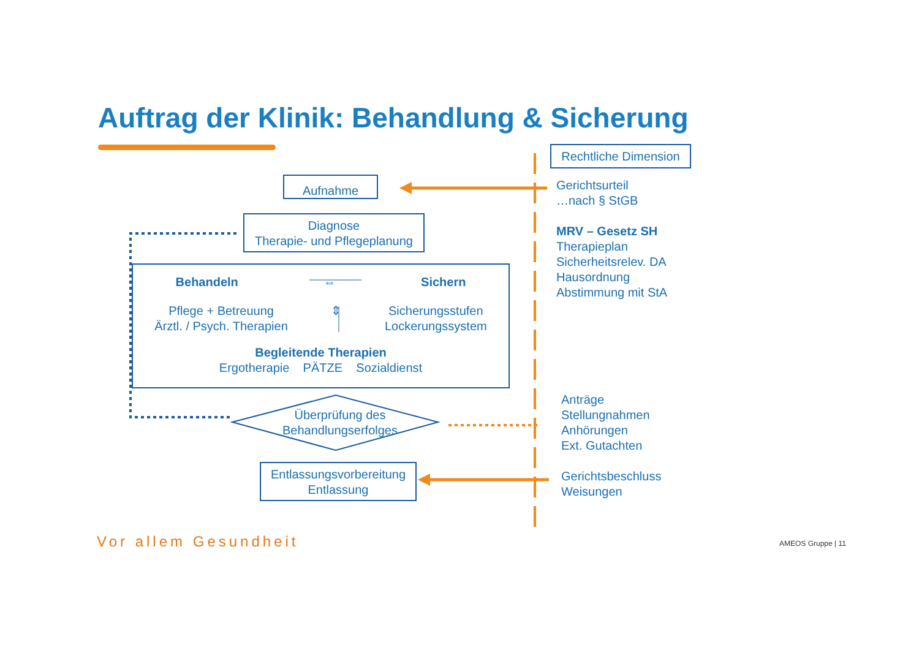Auftrag der Klinik: Behandlung & Sicherung
Rechtliche Dimension
Aufnahme
Diagnose
Therapie- und Pflegeplanung
Behandeln ⇔ Sichern
Pflege + Betreuung
Ärztl. / Psych. Therapien ⇕ Sicherungsstufen
Lockerungssystem
Begleitende Therapien
Ergotherapie PÄTZE Sozialdienst
Überprüfung des Behandlungserfolges
Entlassungsvorbereitung
Entlassung
Gerichtsurteil
…nach § StGB
MRV – Gesetz SH
Therapieplan
Sicherheitsrelev. DA
Hausordnung
Abstimmung mit StA
Anträge
Stellungnahmen
Anhörungen
Ext. Gutachten
Gerichtsbeschluss
Weisungen
Vor allem Gesundheit AMEOS Gruppe | 11